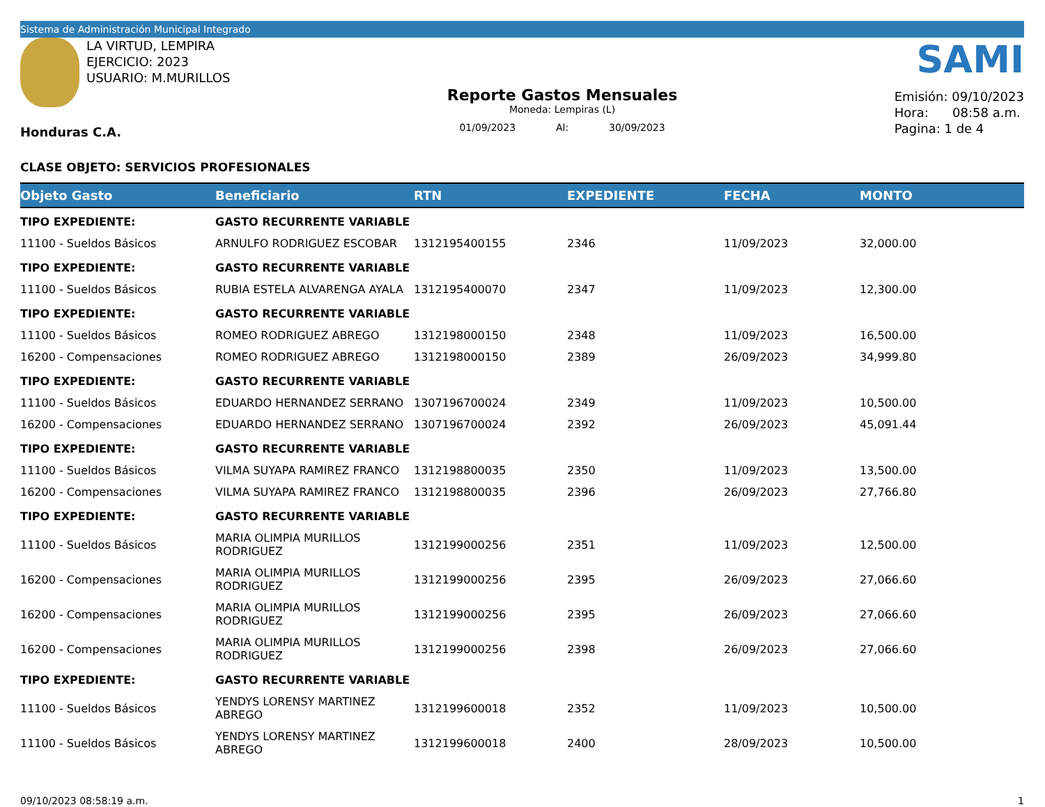Sistema de Administración Municipal Integrado
LA VIRTUD, LEMPIRA
EJERCICIO: 2023
USUARIO: M.MURILLOS
Honduras C.A.
Reporte Gastos Mensuales
Moneda: Lempiras (L)
01/09/2023 Al: 30/09/2023
SAMI
Emisión: 09/10/2023
Hora: 08:58 a.m.
Pagina: 1 de 4
CLASE OBJETO: SERVICIOS PROFESIONALES
| Objeto Gasto | Beneficiario | RTN | EXPEDIENTE | FECHA | MONTO |
| --- | --- | --- | --- | --- | --- |
| TIPO EXPEDIENTE: | GASTO RECURRENTE VARIABLE | | | | |
| 11100 - Sueldos Básicos | ARNULFO RODRIGUEZ ESCOBAR | 1312195400155 | 2346 | 11/09/2023 | 32,000.00 |
| TIPO EXPEDIENTE: | GASTO RECURRENTE VARIABLE | | | | |
| 11100 - Sueldos Básicos | RUBIA ESTELA ALVARENGA AYALA | 1312195400070 | 2347 | 11/09/2023 | 12,300.00 |
| TIPO EXPEDIENTE: | GASTO RECURRENTE VARIABLE | | | | |
| 11100 - Sueldos Básicos | ROMEO RODRIGUEZ ABREGO | 1312198000150 | 2348 | 11/09/2023 | 16,500.00 |
| 16200 - Compensaciones | ROMEO RODRIGUEZ ABREGO | 1312198000150 | 2389 | 26/09/2023 | 34,999.80 |
| TIPO EXPEDIENTE: | GASTO RECURRENTE VARIABLE | | | | |
| 11100 - Sueldos Básicos | EDUARDO HERNANDEZ SERRANO | 1307196700024 | 2349 | 11/09/2023 | 10,500.00 |
| 16200 - Compensaciones | EDUARDO HERNANDEZ SERRANO | 1307196700024 | 2392 | 26/09/2023 | 45,091.44 |
| TIPO EXPEDIENTE: | GASTO RECURRENTE VARIABLE | | | | |
| 11100 - Sueldos Básicos | VILMA SUYAPA RAMIREZ FRANCO | 1312198800035 | 2350 | 11/09/2023 | 13,500.00 |
| 16200 - Compensaciones | VILMA SUYAPA RAMIREZ FRANCO | 1312198800035 | 2396 | 26/09/2023 | 27,766.80 |
| TIPO EXPEDIENTE: | GASTO RECURRENTE VARIABLE | | | | |
| 11100 - Sueldos Básicos | MARIA OLIMPIA MURILLOS RODRIGUEZ | 1312199000256 | 2351 | 11/09/2023 | 12,500.00 |
| 16200 - Compensaciones | MARIA OLIMPIA MURILLOS RODRIGUEZ | 1312199000256 | 2395 | 26/09/2023 | 27,066.60 |
| 16200 - Compensaciones | MARIA OLIMPIA MURILLOS RODRIGUEZ | 1312199000256 | 2395 | 26/09/2023 | 27,066.60 |
| 16200 - Compensaciones | MARIA OLIMPIA MURILLOS RODRIGUEZ | 1312199000256 | 2398 | 26/09/2023 | 27,066.60 |
| TIPO EXPEDIENTE: | GASTO RECURRENTE VARIABLE | | | | |
| 11100 - Sueldos Básicos | YENDYS LORENSY MARTINEZ ABREGO | 1312199600018 | 2352 | 11/09/2023 | 10,500.00 |
| 11100 - Sueldos Básicos | YENDYS LORENSY MARTINEZ ABREGO | 1312199600018 | 2400 | 28/09/2023 | 10,500.00 |
09/10/2023 08:58:19 a.m. 1